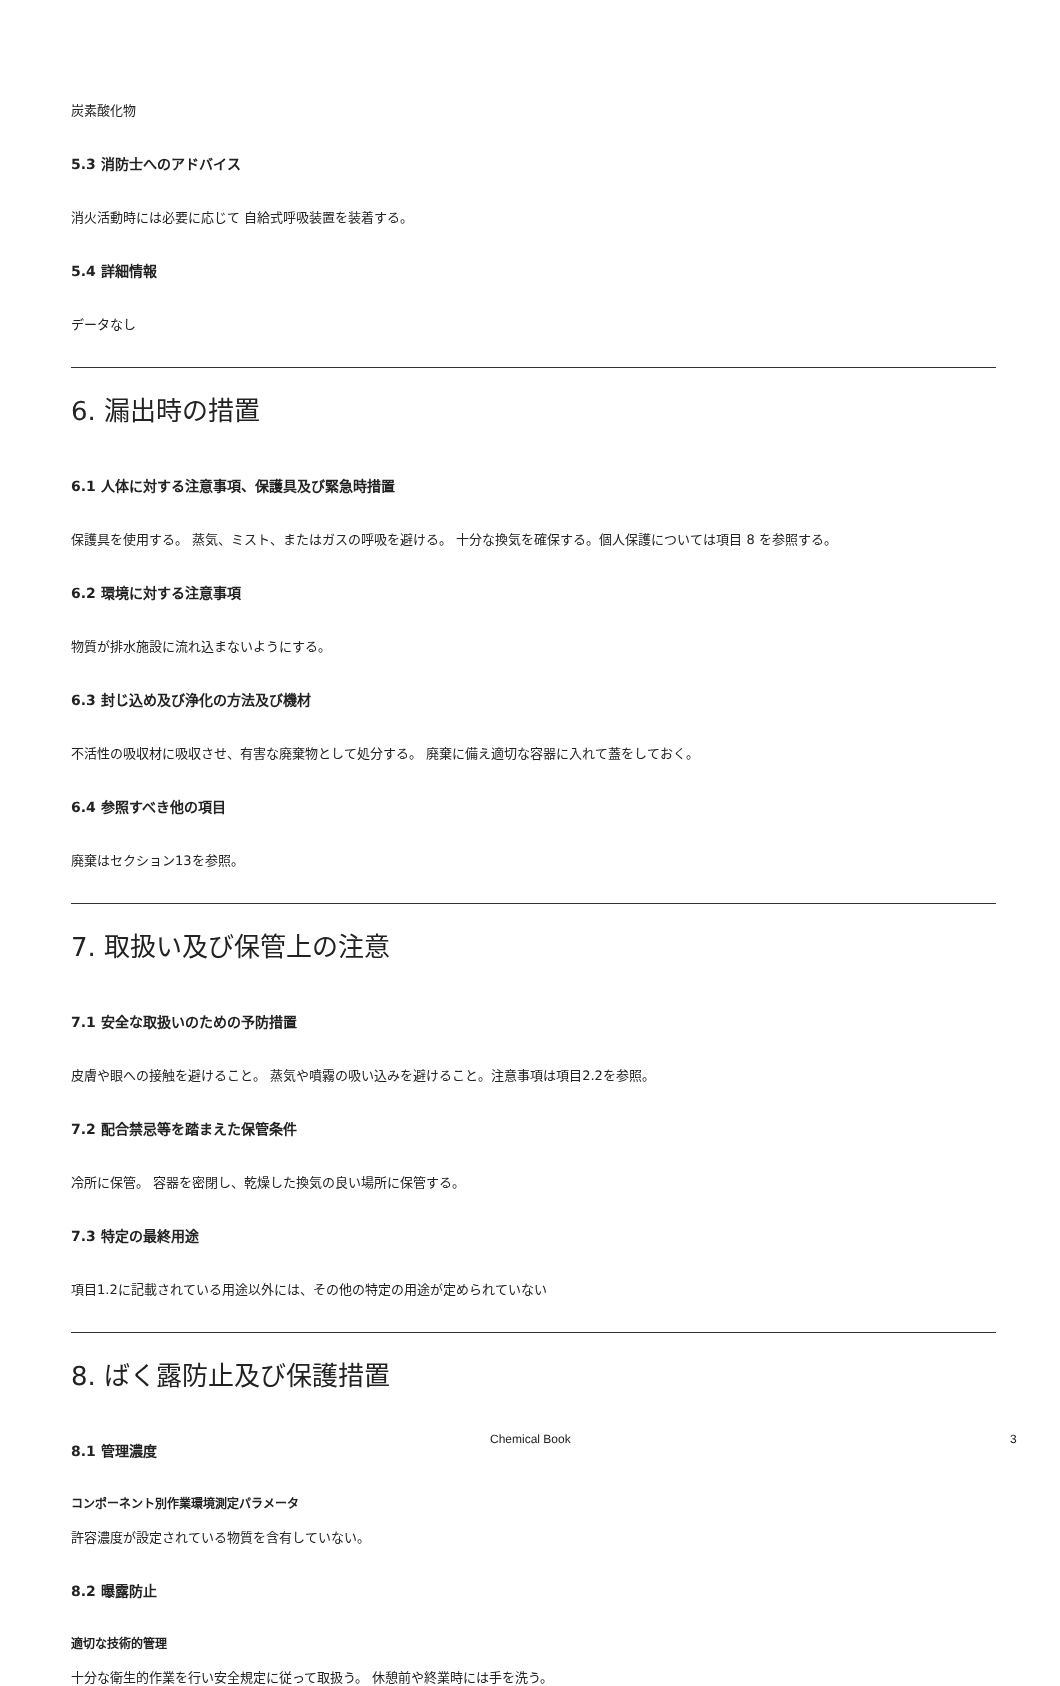炭素酸化物
5.3 消防士へのアドバイス
消火活動時には必要に応じて 自給式呼吸装置を装着する。
5.4 詳細情報
データなし
6. 漏出時の措置
6.1 人体に対する注意事項、保護具及び緊急時措置
保護具を使用する。 蒸気、ミスト、またはガスの呼吸を避ける。 十分な換気を確保する。個人保護については項目 8 を参照する。
6.2 環境に対する注意事項
物質が排水施設に流れ込まないようにする。
6.3 封じ込め及び浄化の方法及び機材
不活性の吸収材に吸収させ、有害な廃棄物として処分する。 廃棄に備え適切な容器に入れて蓋をしておく。
6.4 参照すべき他の項目
廃棄はセクション13を参照。
7. 取扱い及び保管上の注意
7.1 安全な取扱いのための予防措置
皮膚や眼への接触を避けること。 蒸気や噴霧の吸い込みを避けること。注意事項は項目2.2を参照。
7.2 配合禁忌等を踏まえた保管条件
冷所に保管。 容器を密閉し、乾燥した換気の良い場所に保管する。
7.3 特定の最終用途
項目1.2に記載されている用途以外には、その他の特定の用途が定められていない
8. ばく露防止及び保護措置
8.1 管理濃度
コンポーネント別作業環境測定パラメータ
許容濃度が設定されている物質を含有していない。
8.2 曝露防止
適切な技術的管理
十分な衛生的作業を行い安全規定に従って取扱う。 休憩前や終業時には手を洗う。
Chemical Book 3